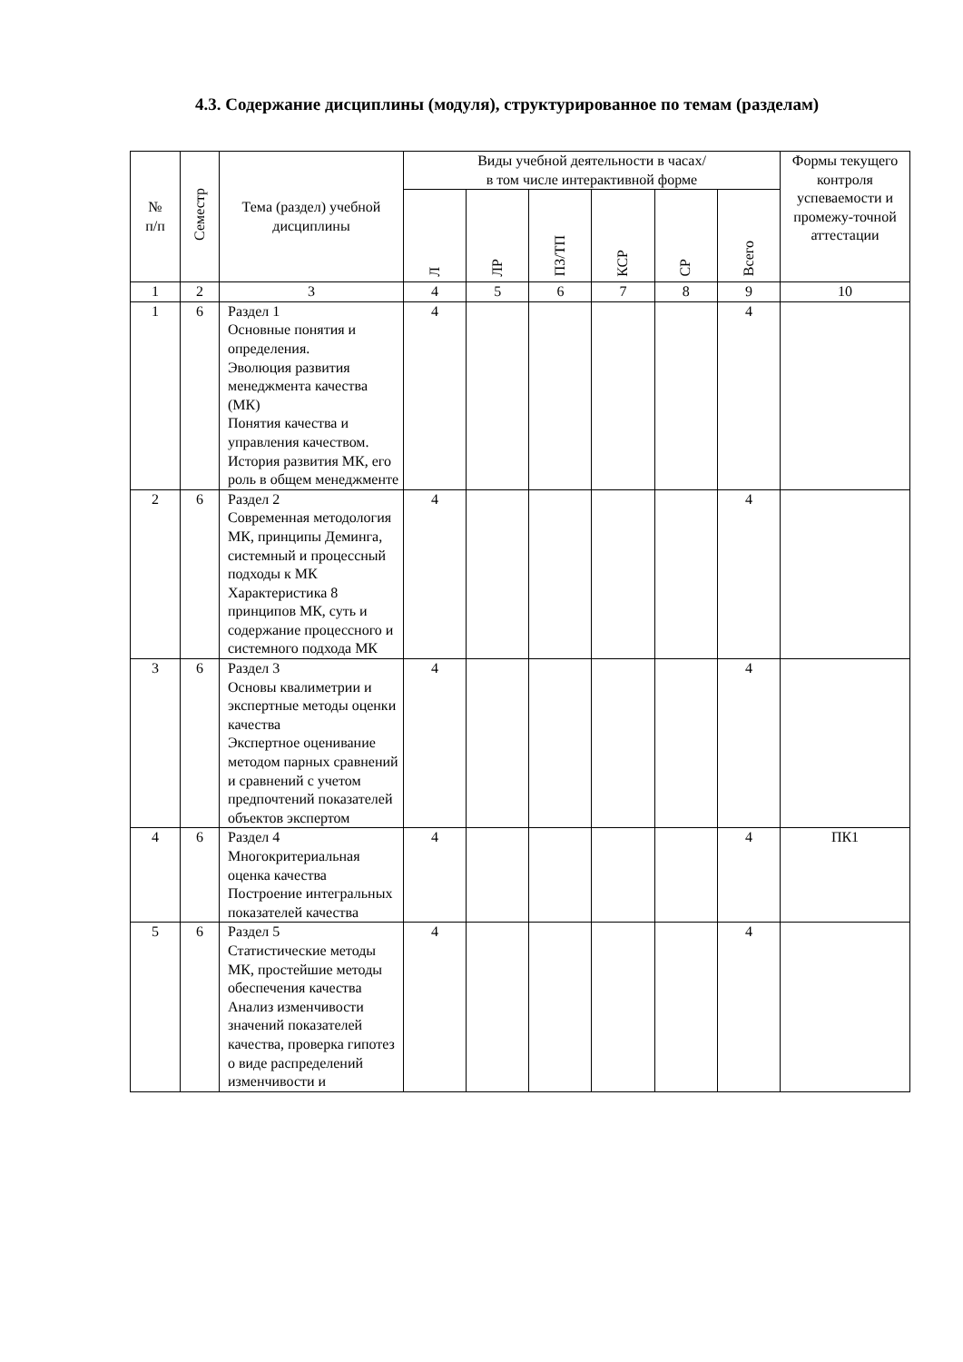4.3. Содержание дисциплины (модуля), структурированное по темам (разделам)
| № п/п | Семестр | Тема (раздел) учебной дисциплины | Виды учебной деятельности в часах/ в том числе интерактивной форме | | | | | | Формы текущего контроля успеваемости и промежу-точной аттестации |
| --- | --- | --- | --- | --- | --- | --- | --- | --- | --- |
| | | | Л | ЛР | ПЗ/ТП | КСР | СР | Всего | |
| 1 | 2 | 3 | 4 | 5 | 6 | 7 | 8 | 9 | 10 |
| 1 | 6 | Раздел 1 Основные понятия и определения. Эволюция развития менеджмента качества (МК) Понятия качества и управления качеством. История развития МК, его роль в общем менеджменте | 4 | | | | | 4 | |
| 2 | 6 | Раздел 2 Современная методология МК, принципы Деминга, системный и процессный подходы к МК Характеристика 8 принципов МК, суть и содержание процессного и системного подхода МК | 4 | | | | | 4 | |
| 3 | 6 | Раздел 3 Основы квалиметрии и экспертные методы оценки качества Экспертное оценивание методом парных сравнений и сравнений с учетом предпочтений показателей объектов экспертом | 4 | | | | | 4 | |
| 4 | 6 | Раздел 4 Многокритериальная оценка качества Построение интегральных показателей качества | 4 | | | | | 4 | ПК1 |
| 5 | 6 | Раздел 5 Статистические методы МК, простейшие методы обеспечения качества Анализ изменчивости значений показателей качества, проверка гипотез о виде распределений изменчивости и | 4 | | | | | 4 | |